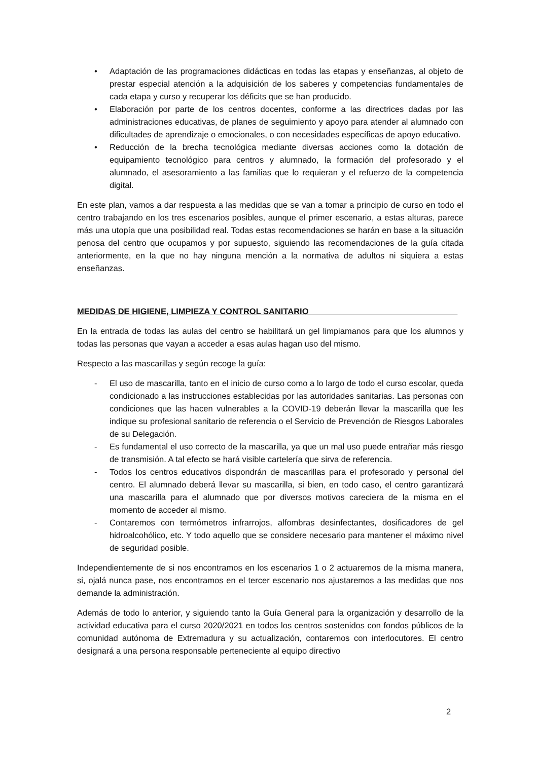• Adaptación de las programaciones didácticas en todas las etapas y enseñanzas, al objeto de prestar especial atención a la adquisición de los saberes y competencias fundamentales de cada etapa y curso y recuperar los déficits que se han producido.
• Elaboración por parte de los centros docentes, conforme a las directrices dadas por las administraciones educativas, de planes de seguimiento y apoyo para atender al alumnado con dificultades de aprendizaje o emocionales, o con necesidades específicas de apoyo educativo.
• Reducción de la brecha tecnológica mediante diversas acciones como la dotación de equipamiento tecnológico para centros y alumnado, la formación del profesorado y el alumnado, el asesoramiento a las familias que lo requieran y el refuerzo de la competencia digital.
En este plan, vamos a dar respuesta a las medidas que se van a tomar a principio de curso en todo el centro trabajando en los tres escenarios posibles, aunque el primer escenario, a estas alturas, parece más una utopía que una posibilidad real. Todas estas recomendaciones se harán en base a la situación penosa del centro que ocupamos y por supuesto, siguiendo las recomendaciones de la guía citada anteriormente, en la que no hay ninguna mención a la normativa de adultos ni siquiera a estas enseñanzas.
MEDIDAS DE HIGIENE, LIMPIEZA Y CONTROL SANITARIO________________________________
En la entrada de todas las aulas del centro se habilitará un gel limpiamanos para que los alumnos y todas las personas que vayan a acceder a esas aulas hagan uso del mismo.
Respecto a las mascarillas y según recoge la guía:
- El uso de mascarilla, tanto en el inicio de curso como a lo largo de todo el curso escolar, queda condicionado a las instrucciones establecidas por las autoridades sanitarias. Las personas con condiciones que las hacen vulnerables a la COVID-19 deberán llevar la mascarilla que les indique su profesional sanitario de referencia o el Servicio de Prevención de Riesgos Laborales de su Delegación.
- Es fundamental el uso correcto de la mascarilla, ya que un mal uso puede entrañar más riesgo de transmisión. A tal efecto se hará visible cartelería que sirva de referencia.
- Todos los centros educativos dispondrán de mascarillas para el profesorado y personal del centro. El alumnado deberá llevar su mascarilla, si bien, en todo caso, el centro garantizará una mascarilla para el alumnado que por diversos motivos careciera de la misma en el momento de acceder al mismo.
- Contaremos con termómetros infrarrojos, alfombras desinfectantes, dosificadores de gel hidroalcohólico, etc. Y todo aquello que se considere necesario para mantener el máximo nivel de seguridad posible.
Independientemente de si nos encontramos en los escenarios 1 o 2 actuaremos de la misma manera, si, ojalá nunca pase, nos encontramos en el tercer escenario nos ajustaremos a las medidas que nos demande la administración.
Además de todo lo anterior, y siguiendo tanto la Guía General para la organización y desarrollo de la actividad educativa para el curso 2020/2021 en todos los centros sostenidos con fondos públicos de la comunidad autónoma de Extremadura y su actualización, contaremos con interlocutores. El centro designará a una persona responsable perteneciente al equipo directivo
2